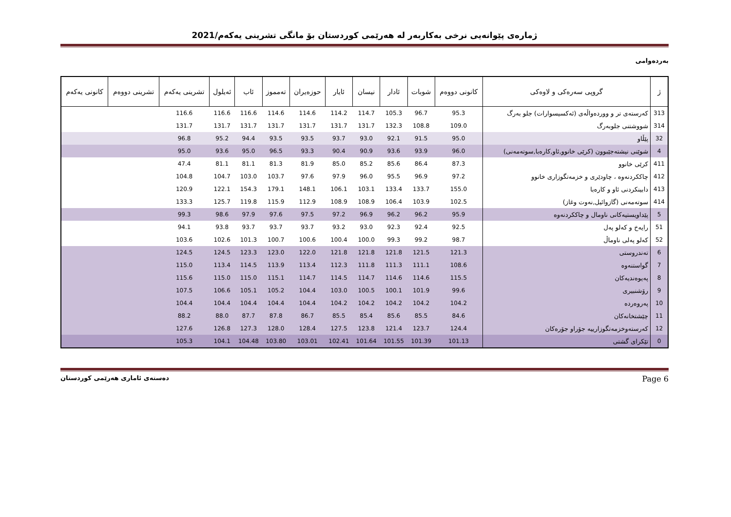ژمارەی پێوانەیی نرخی بەکاربەر لە هەرێمی کوردستان بۆ مانگی تشرینی یەکەم/2021
بەردەوامی
| ژ | گروپی سەرەکی و لاوەکی | کانونی دووەم | شوبات | ئادار | نیسان | ئایار | حوزەیران | تەمموز | ئاب | ئەیلول | تشرینی یەکەم | تشرینی دووەم | کانونی یەکەم |
| --- | --- | --- | --- | --- | --- | --- | --- | --- | --- | --- | --- | --- | --- |
| 313 | کەرستەی تر و ووردەواڵەی (ئەکسیسوارات) جلو بەرگ | 95.3 | 96.7 | 105.3 | 114.7 | 114.2 | 114.6 | 114.6 | 116.6 | 116.6 | 116.6 | | |
| 314 | شووشتنی جلوبەرگ | 109.0 | 108.8 | 132.3 | 131.7 | 131.7 | 131.7 | 131.7 | 131.7 | 131.7 | 131.7 | | |
| 32 | پێڵاو | 95.0 | 91.5 | 92.1 | 93.0 | 93.7 | 93.5 | 93.5 | 94.4 | 95.2 | 96.8 | | |
| 4 | شوێنی نیشتەجێبوون (کرێی خانوو,ئاو,کارەبا,سوتەمەنی) | 96.0 | 93.9 | 93.6 | 90.9 | 90.4 | 93.3 | 96.5 | 95.0 | 93.6 | 95.0 | | |
| 411 | کرێی خانوو | 87.3 | 86.4 | 85.6 | 85.2 | 85.0 | 81.9 | 81.3 | 81.1 | 81.1 | 47.4 | | |
| 412 | چاککردنەوە ، چاودێری و خزمەتگوزاری خانوو | 97.2 | 96.9 | 95.5 | 96.0 | 97.9 | 97.6 | 103.7 | 103.0 | 104.7 | 104.8 | | |
| 413 | دابینکردنی ئاو و کارەبا | 155.0 | 133.7 | 133.4 | 103.1 | 106.1 | 148.1 | 179.1 | 154.3 | 122.1 | 120.9 | | |
| 414 | سوتەمەنی (گازوائیل,نەوت وغاز) | 102.5 | 103.9 | 106.4 | 108.9 | 108.9 | 112.9 | 115.9 | 119.8 | 125.7 | 133.3 | | |
| 5 | پێداویستیەکانی ناومال و چاککردنەوە | 95.9 | 96.2 | 96.2 | 96.9 | 97.2 | 97.5 | 97.6 | 97.9 | 98.6 | 99.3 | | |
| 51 | رایەخ و کەلو پەل | 92.5 | 92.4 | 92.3 | 93.0 | 93.2 | 93.7 | 93.7 | 93.7 | 93.8 | 94.1 | | |
| 52 | کەلو پەلی ناوماڵ | 98.7 | 99.2 | 99.3 | 100.0 | 100.4 | 100.6 | 100.7 | 101.3 | 102.6 | 103.6 | | |
| 6 | تەندروستی | 121.3 | 121.5 | 121.8 | 121.8 | 121.8 | 122.0 | 123.0 | 123.3 | 124.5 | 124.5 | | |
| 7 | گواستنەوە | 108.6 | 111.1 | 111.3 | 111.8 | 112.3 | 113.4 | 113.9 | 114.5 | 113.4 | 115.0 | | |
| 8 | پەیوەندیەکان | 115.5 | 114.6 | 114.6 | 114.7 | 114.5 | 114.7 | 115.1 | 115.0 | 115.0 | 115.6 | | |
| 9 | رۆشنبیری | 99.6 | 101.9 | 100.1 | 100.5 | 103.0 | 104.4 | 105.2 | 105.1 | 106.6 | 107.5 | | |
| 10 | پەروەردە | 104.2 | 104.2 | 104.2 | 104.2 | 104.2 | 104.4 | 104.4 | 104.4 | 104.4 | 104.4 | | |
| 11 | چێشتخانەکان | 84.6 | 85.5 | 85.6 | 85.4 | 85.5 | 86.7 | 87.8 | 87.7 | 88.0 | 88.2 | | |
| 12 | کەرستەوخزمەتگوزارییە جۆراو جۆرەکان | 124.4 | 123.7 | 121.4 | 123.8 | 127.5 | 128.4 | 128.0 | 127.3 | 126.8 | 127.6 | | |
| 0 | تێکرای گشتی | 101.13 | 101.39 | 101.55 | 101.64 | 102.41 | 103.01 | 103.80 | 104.48 | 104.1 | 105.3 | | |
دەستەی ئاماری هەرێمی کوردستان Page 6